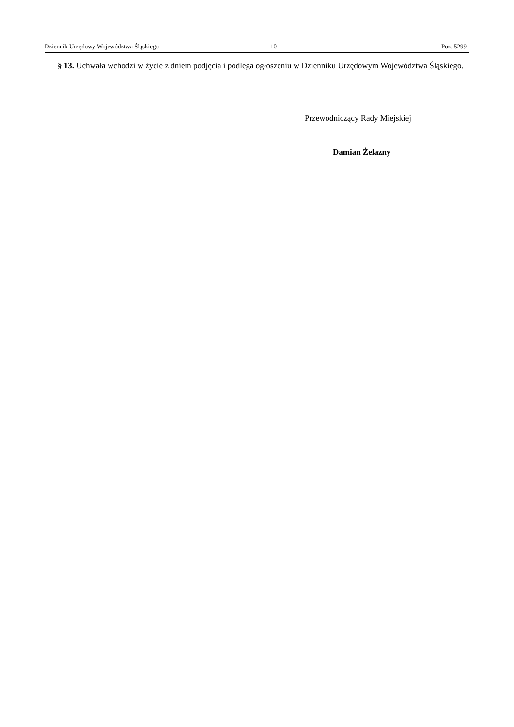Dziennik Urzędowy Województwa Śląskiego – 10 – Poz. 5299
§ 13. Uchwała wchodzi w życie z dniem podjęcia i podlega ogłoszeniu w Dzienniku Urzędowym Województwa Śląskiego.
Przewodniczący Rady Miejskiej
Damian Żelazny